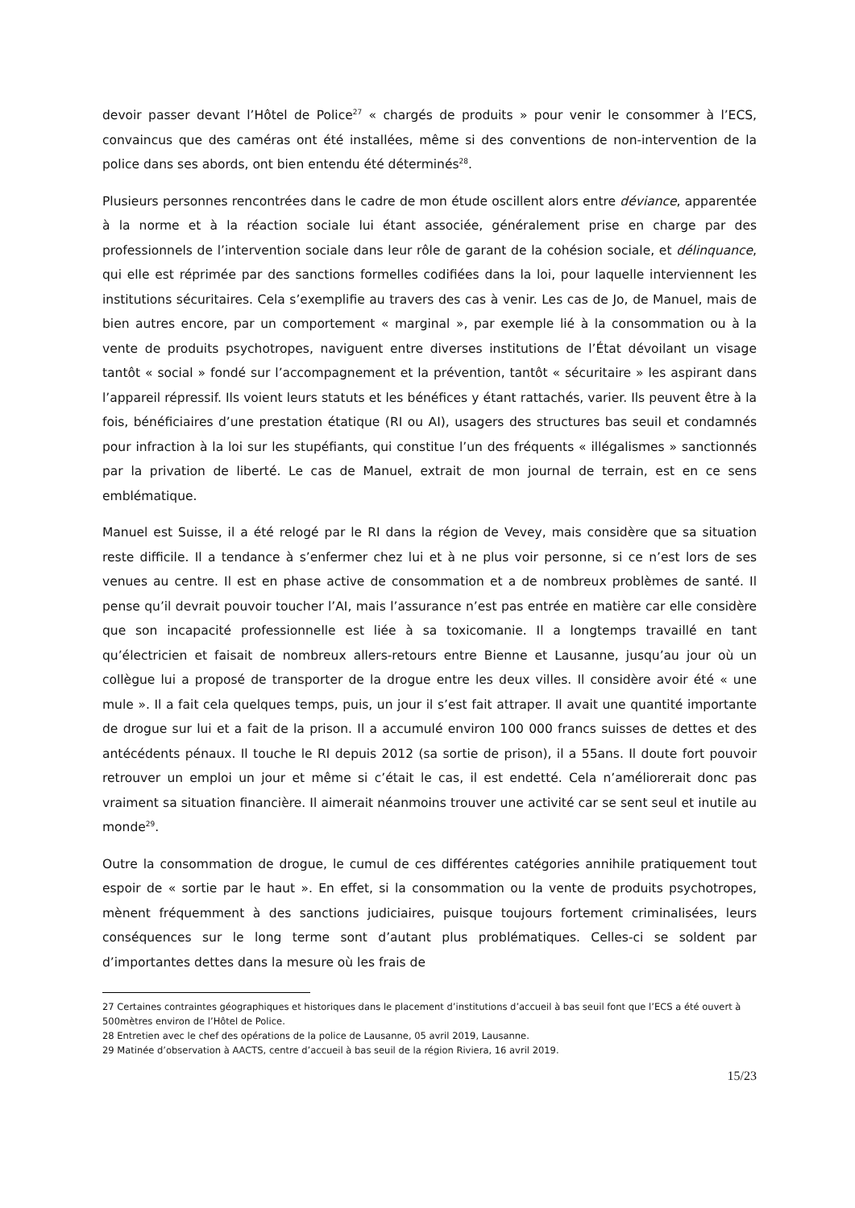devoir passer devant l’Hôtel de Police<sup>27</sup> « chargés de produits » pour venir le consommer à l’ECS, convaincus que des caméras ont été installées, même si des conventions de non-intervention de la police dans ses abords, ont bien entendu été déterminés<sup>28</sup>.
Plusieurs personnes rencontrées dans le cadre de mon étude oscillent alors entre déviance, apparentée à la norme et à la réaction sociale lui étant associée, généralement prise en charge par des professionnels de l’intervention sociale dans leur rôle de garant de la cohésion sociale, et délinquance, qui elle est réprimée par des sanctions formelles codifiées dans la loi, pour laquelle interviennent les institutions sécuritaires. Cela s’exemplifie au travers des cas à venir. Les cas de Jo, de Manuel, mais de bien autres encore, par un comportement « marginal », par exemple lié à la consommation ou à la vente de produits psychotropes, naviguent entre diverses institutions de l’État dévoilant un visage tantôt « social » fondé sur l’accompagnement et la prévention, tantôt « sécuritaire » les aspirant dans l’appareil répressif. Ils voient leurs statuts et les bénéfices y étant rattachés, varier. Ils peuvent être à la fois, bénéficiaires d’une prestation étatique (RI ou AI), usagers des structures bas seuil et condamnés pour infraction à la loi sur les stupéfiants, qui constitue l’un des fréquents « illégalismes » sanctionnés par la privation de liberté. Le cas de Manuel, extrait de mon journal de terrain, est en ce sens emblématique.
Manuel est Suisse, il a été relogé par le RI dans la région de Vevey, mais considère que sa situation reste difficile. Il a tendance à s’enfermer chez lui et à ne plus voir personne, si ce n’est lors de ses venues au centre. Il est en phase active de consommation et a de nombreux problèmes de santé. Il pense qu’il devrait pouvoir toucher l’AI, mais l’assurance n’est pas entrée en matière car elle considère que son incapacité professionnelle est liée à sa toxicomanie. Il a longtemps travaillé en tant qu’électricien et faisait de nombreux allers-retours entre Bienne et Lausanne, jusqu’au jour où un collègue lui a proposé de transporter de la drogue entre les deux villes. Il considère avoir été « une mule ». Il a fait cela quelques temps, puis, un jour il s’est fait attraper. Il avait une quantité importante de drogue sur lui et a fait de la prison. Il a accumulé environ 100 000 francs suisses de dettes et des antécédents pénaux. Il touche le RI depuis 2012 (sa sortie de prison), il a 55ans. Il doute fort pouvoir retrouver un emploi un jour et même si c’était le cas, il est endetté. Cela n’améliorerait donc pas vraiment sa situation financière. Il aimerait néanmoins trouver une activité car se sent seul et inutile au monde<sup>29</sup>.
Outre la consommation de drogue, le cumul de ces différentes catégories annihile pratiquement tout espoir de « sortie par le haut ». En effet, si la consommation ou la vente de produits psychotropes, mènent fréquemment à des sanctions judiciaires, puisque toujours fortement criminalisées, leurs conséquences sur le long terme sont d’autant plus problématiques. Celles-ci se soldent par d’importantes dettes dans la mesure où les frais de
27 Certaines contraintes géographiques et historiques dans le placement d’institutions d’accueil à bas seuil font que l’ECS a été ouvert à 500mètres environ de l’Hôtel de Police.
28 Entretien avec le chef des opérations de la police de Lausanne, 05 avril 2019, Lausanne.
29 Matinée d’observation à AACTS, centre d’accueil à bas seuil de la région Riviera, 16 avril 2019.
15/23